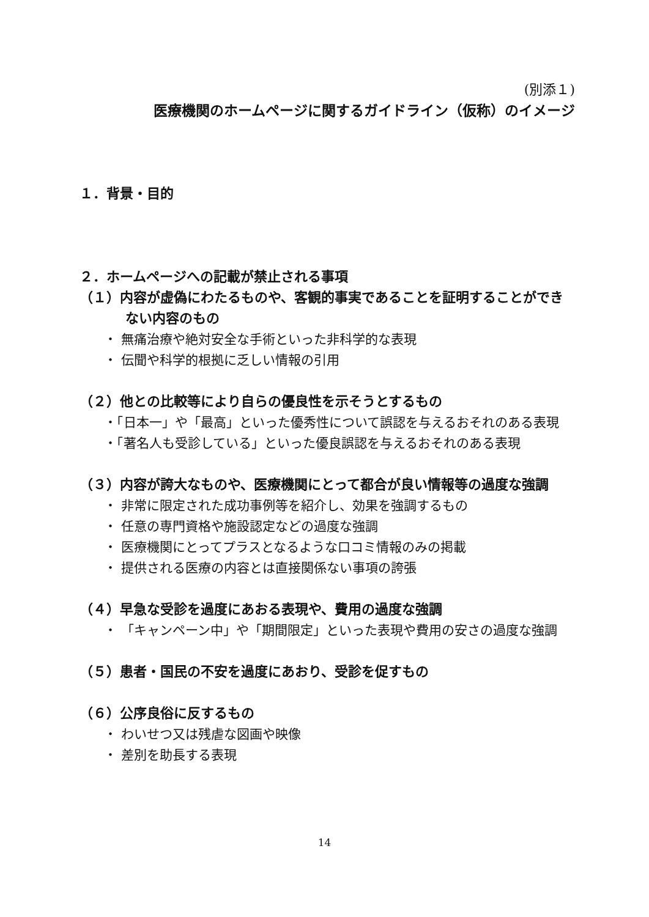(別添１)
医療機関のホームページに関するガイドライン（仮称）のイメージ
１．背景・目的
２．ホームページへの記載が禁止される事項
（１）内容が虚偽にわたるものや、客観的事実であることを証明することができない内容のもの
・ 無痛治療や絶対安全な手術といった非科学的な表現
・ 伝聞や科学的根拠に乏しい情報の引用
（２）他との比較等により自らの優良性を示そうとするもの
・「日本一」や「最高」といった優秀性について誤認を与えるおそれのある表現
・「著名人も受診している」といった優良誤認を与えるおそれのある表現
（３）内容が誇大なものや、医療機関にとって都合が良い情報等の過度な強調
・ 非常に限定された成功事例等を紹介し、効果を強調するもの
・ 任意の専門資格や施設認定などの過度な強調
・ 医療機関にとってプラスとなるような口コミ情報のみの掲載
・ 提供される医療の内容とは直接関係ない事項の誇張
（４）早急な受診を過度にあおる表現や、費用の過度な強調
・ 「キャンペーン中」や「期間限定」といった表現や費用の安さの過度な強調
（５）患者・国民の不安を過度にあおり、受診を促すもの
（６）公序良俗に反するもの
・ わいせつ又は残虐な図画や映像
・ 差別を助長する表現
14